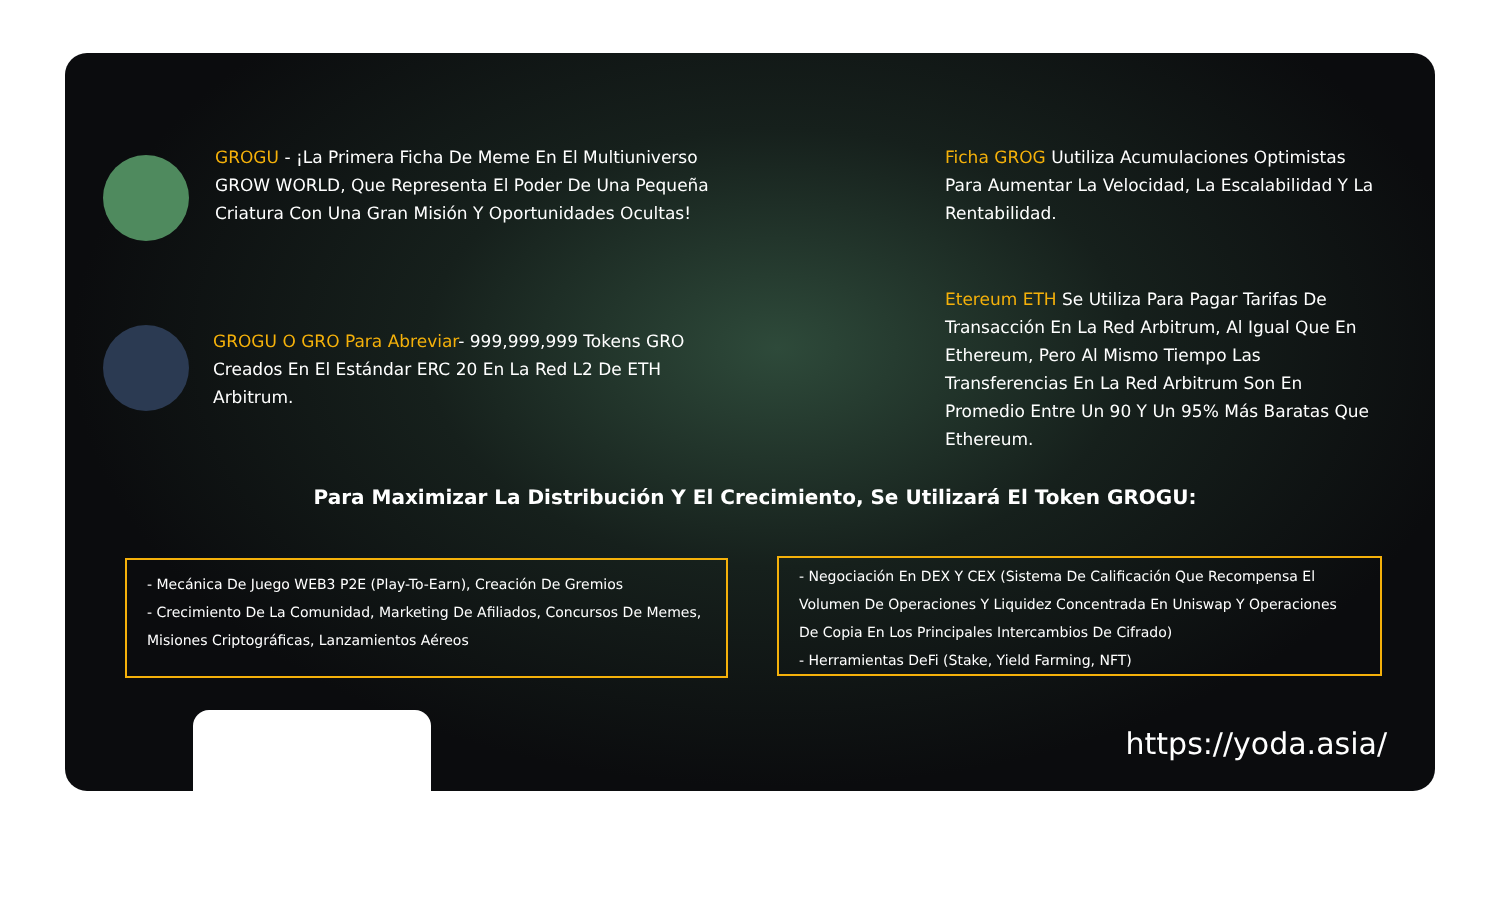GROGU - ¡La Primera Ficha De Meme En El Multiuniverso GROW WORLD, Que Representa El Poder De Una Pequeña Criatura Con Una Gran Misión Y Oportunidades Ocultas!
Ficha GROG Uutiliza Acumulaciones Optimistas Para Aumentar La Velocidad, La Escalabilidad Y La Rentabilidad.
GROGU O GRO Para Abreviar- 999,999,999 Tokens GRO Creados En El Estándar ERC 20 En La Red L2 De ETH Arbitrum.
Etereum ETH Se Utiliza Para Pagar Tarifas De Transacción En La Red Arbitrum, Al Igual Que En Ethereum, Pero Al Mismo Tiempo Las Transferencias En La Red Arbitrum Son En Promedio Entre Un 90 Y Un 95% Más Baratas Que Ethereum.
Para Maximizar La Distribución Y El Crecimiento, Se Utilizará El Token GROGU:
- Mecánica De Juego WEB3 P2E (Play-To-Earn), Creación De Gremios
- Crecimiento De La Comunidad, Marketing De Afiliados, Concursos De Memes, Misiones Criptográficas, Lanzamientos Aéreos
- Negociación En DEX Y CEX (Sistema De Calificación Que Recompensa El Volumen De Operaciones Y Liquidez Concentrada En Uniswap Y Operaciones De Copia En Los Principales Intercambios De Cifrado)
- Herramientas DeFi (Stake, Yield Farming, NFT)
https://yoda.asia/